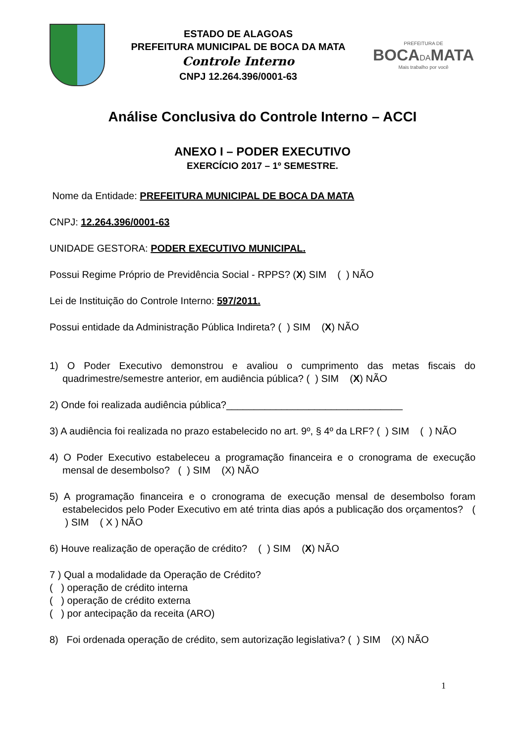ESTADO DE ALAGOAS
PREFEITURA MUNICIPAL DE BOCA DA MATA
Controle Interno
CNPJ 12.264.396/0001-63
PREFEITURA DE
BOCADAMATA
Mais trabalho por você
Análise Conclusiva do Controle Interno – ACCI
ANEXO I – PODER EXECUTIVO
EXERCÍCIO 2017 – 1º SEMESTRE.
Nome da Entidade: PREFEITURA MUNICIPAL DE BOCA DA MATA
CNPJ: 12.264.396/0001-63
UNIDADE GESTORA: PODER EXECUTIVO MUNICIPAL.
Possui Regime Próprio de Previdência Social - RPPS? (X) SIM ( ) NÃO
Lei de Instituição do Controle Interno: 597/2011.
Possui entidade da Administração Pública Indireta? ( ) SIM (X) NÃO
1) O Poder Executivo demonstrou e avaliou o cumprimento das metas fiscais do quadrimestre/semestre anterior, em audiência pública? ( ) SIM (X) NÃO
2) Onde foi realizada audiência pública?________________________________
3) A audiência foi realizada no prazo estabelecido no art. 9º, § 4º da LRF? ( ) SIM ( ) NÃO
4) O Poder Executivo estabeleceu a programação financeira e o cronograma de execução mensal de desembolso? ( ) SIM (X) NÃO
5) A programação financeira e o cronograma de execução mensal de desembolso foram estabelecidos pelo Poder Executivo em até trinta dias após a publicação dos orçamentos? ( ) SIM ( X ) NÃO
6) Houve realização de operação de crédito? ( ) SIM (X) NÃO
7 ) Qual a modalidade da Operação de Crédito?
( ) operação de crédito interna
( ) operação de crédito externa
( ) por antecipação da receita (ARO)
8) Foi ordenada operação de crédito, sem autorização legislativa? ( ) SIM (X) NÃO
1